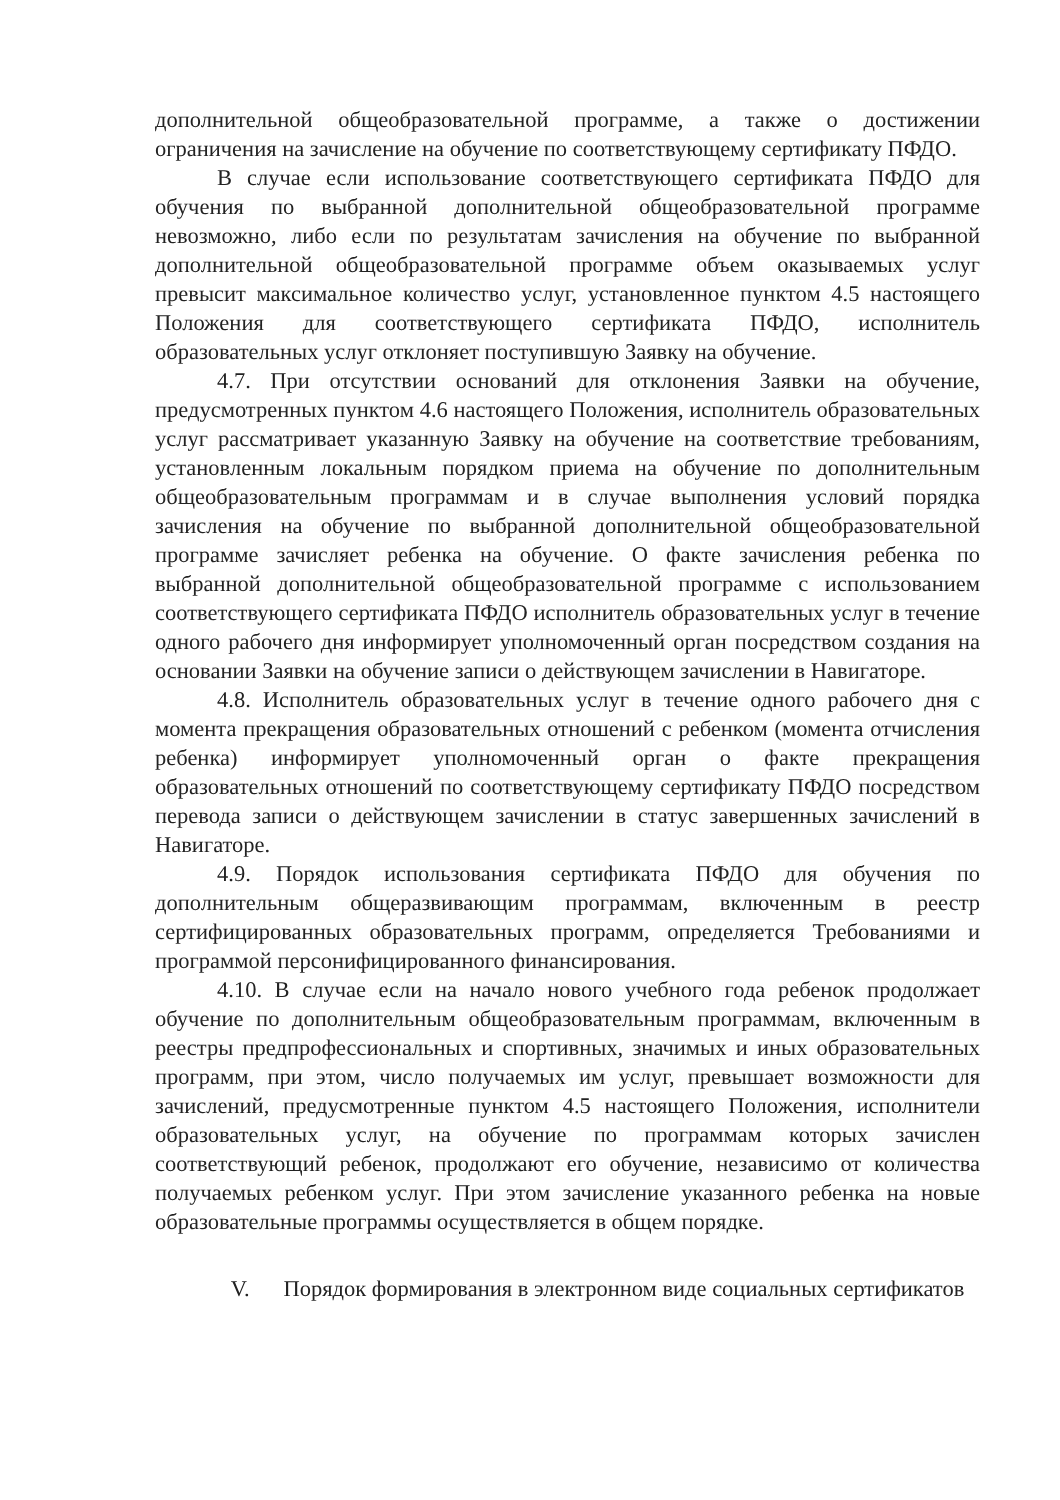дополнительной общеобразовательной программе, а также о достижении ограничения на зачисление на обучение по соответствующему сертификату ПФДО.
В случае если использование соответствующего сертификата ПФДО для обучения по выбранной дополнительной общеобразовательной программе невозможно, либо если по результатам зачисления на обучение по выбранной дополнительной общеобразовательной программе объем оказываемых услуг превысит максимальное количество услуг, установленное пунктом 4.5 настоящего Положения для соответствующего сертификата ПФДО, исполнитель образовательных услуг отклоняет поступившую Заявку на обучение.
4.7. При отсутствии оснований для отклонения Заявки на обучение, предусмотренных пунктом 4.6 настоящего Положения, исполнитель образовательных услуг рассматривает указанную Заявку на обучение на соответствие требованиям, установленным локальным порядком приема на обучение по дополнительным общеобразовательным программам и в случае выполнения условий порядка зачисления на обучение по выбранной дополнительной общеобразовательной программе зачисляет ребенка на обучение. О факте зачисления ребенка по выбранной дополнительной общеобразовательной программе с использованием соответствующего сертификата ПФДО исполнитель образовательных услуг в течение одного рабочего дня информирует уполномоченный орган посредством создания на основании Заявки на обучение записи о действующем зачислении в Навигаторе.
4.8. Исполнитель образовательных услуг в течение одного рабочего дня с момента прекращения образовательных отношений с ребенком (момента отчисления ребенка) информирует уполномоченный орган о факте прекращения образовательных отношений по соответствующему сертификату ПФДО посредством перевода записи о действующем зачислении в статус завершенных зачислений в Навигаторе.
4.9. Порядок использования сертификата ПФДО для обучения по дополнительным общеразвивающим программам, включенным в реестр сертифицированных образовательных программ, определяется Требованиями и программой персонифицированного финансирования.
4.10. В случае если на начало нового учебного года ребенок продолжает обучение по дополнительным общеобразовательным программам, включенным в реестры предпрофессиональных и спортивных, значимых и иных образовательных программ, при этом, число получаемых им услуг, превышает возможности для зачислений, предусмотренные пунктом 4.5 настоящего Положения, исполнители образовательных услуг, на обучение по программам которых зачислен соответствующий ребенок, продолжают его обучение, независимо от количества получаемых ребенком услуг. При этом зачисление указанного ребенка на новые образовательные программы осуществляется в общем порядке.
V. Порядок формирования в электронном виде социальных сертификатов